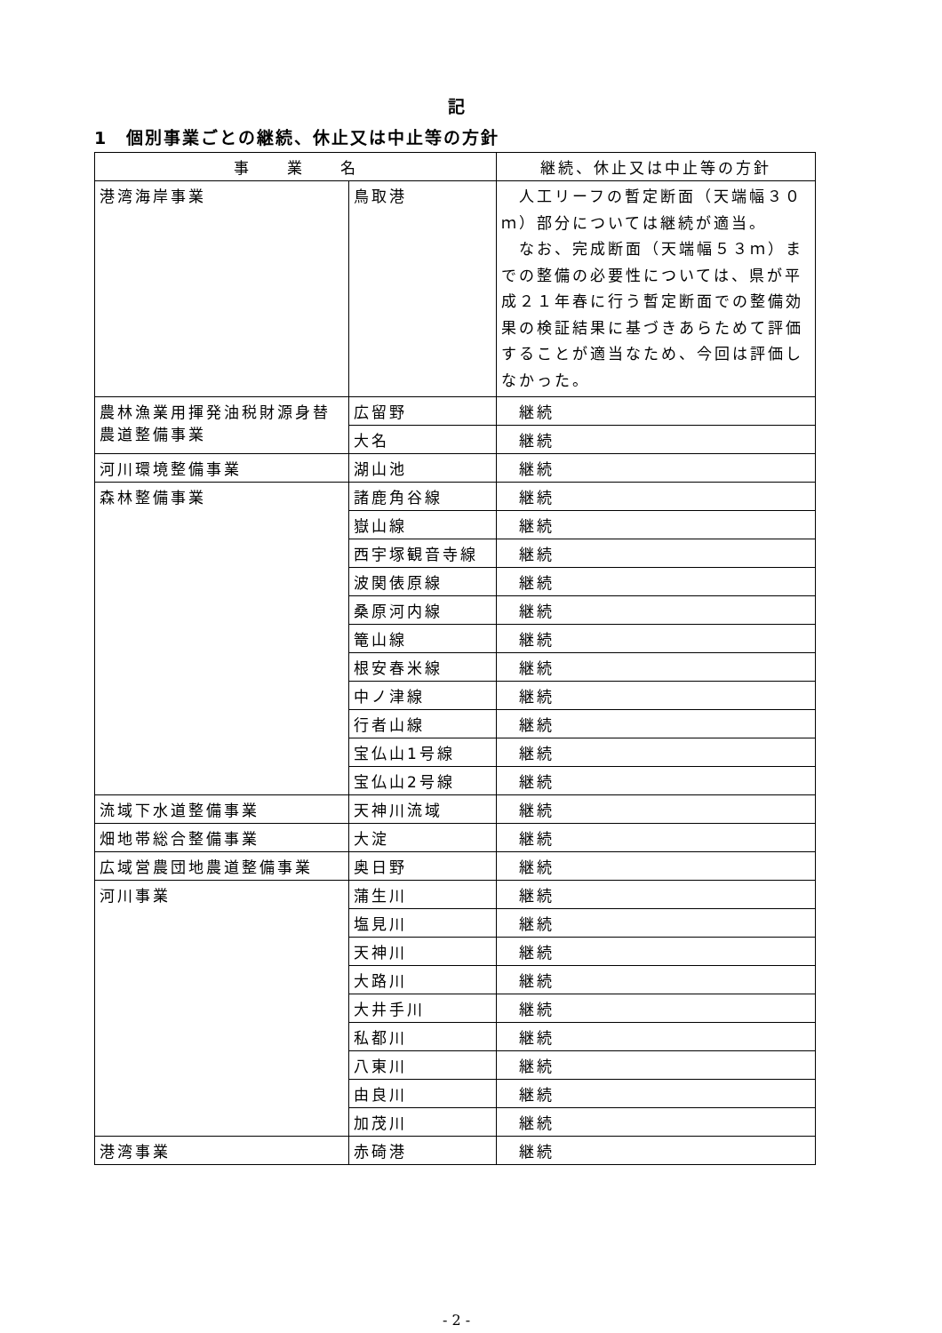記
1　個別事業ごとの継続、休止又は中止等の方針
| 事 業 名 | | 継続、休止又は中止等の方針 |
| --- | --- | --- |
| 港湾海岸事業 | 鳥取港 | 人工リーフの暫定断面（天端幅３０ｍ）部分については継続が適当。 なお、完成断面（天端幅５３ｍ）までの整備の必要性については、県が平成２１年春に行う暫定断面での整備効果の検証結果に基づきあらためて評価することが適当なため、今回は評価しなかった。 |
| 農林漁業用揮発油税財源身替農道整備事業 | 広留野 | 継続 |
| | 大名 | 継続 |
| 河川環境整備事業 | 湖山池 | 継続 |
| 森林整備事業 | 諸鹿角谷線 | 継続 |
| | 嶽山線 | 継続 |
| | 西宇塚観音寺線 | 継続 |
| | 波関俵原線 | 継続 |
| | 桑原河内線 | 継続 |
| | 篭山線 | 継続 |
| | 根安春米線 | 継続 |
| | 中ノ津線 | 継続 |
| | 行者山線 | 継続 |
| | 宝仏山1号線 | 継続 |
| | 宝仏山2号線 | 継続 |
| 流域下水道整備事業 | 天神川流域 | 継続 |
| 畑地帯総合整備事業 | 大淀 | 継続 |
| 広域営農団地農道整備事業 | 奥日野 | 継続 |
| 河川事業 | 蒲生川 | 継続 |
| | 塩見川 | 継続 |
| | 天神川 | 継続 |
| | 大路川 | 継続 |
| | 大井手川 | 継続 |
| | 私都川 | 継続 |
| | 八東川 | 継続 |
| | 由良川 | 継続 |
| | 加茂川 | 継続 |
| 港湾事業 | 赤碕港 | 継続 |
- 2 -